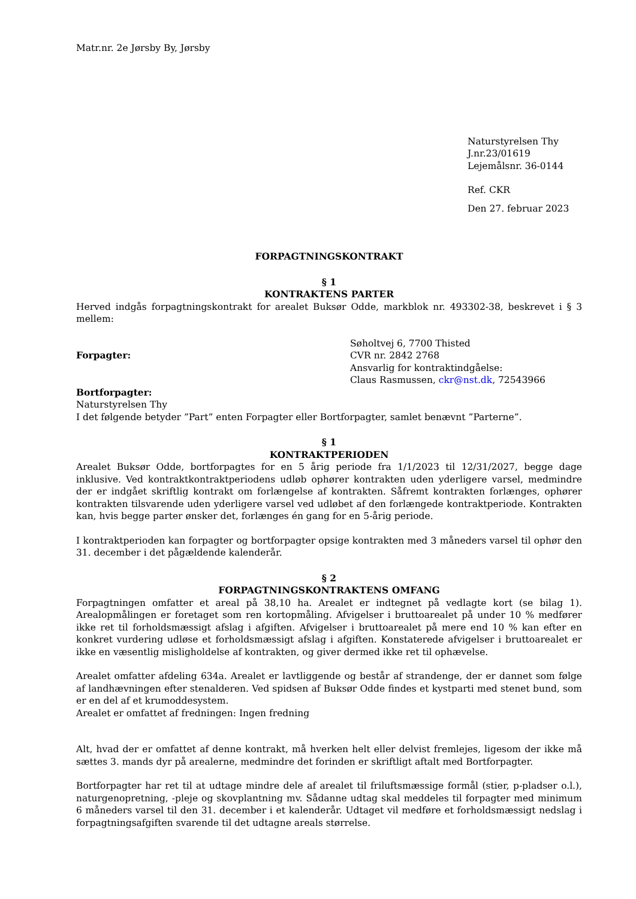Matr.nr. 2e Jørsby By, Jørsby
Naturstyrelsen Thy
J.nr.23/01619
Lejemålsnr. 36-0144
Ref. CKR
Den 27. februar 2023
FORPAGTNINGSKONTRAKT
§ 1
KONTRAKTENS PARTER
Herved indgås forpagtningskontrakt for arealet Buksør Odde, markblok nr. 493302-38, beskrevet i § 3 mellem:
Forpagter: Søholtvej 6, 7700 Thisted
CVR nr. 2842 2768
Ansvarlig for kontraktindgåelse:
Claus Rasmussen, ckr@nst.dk, 72543966
Bortforpagter:
Naturstyrelsen Thy
I det følgende betyder ”Part” enten Forpagter eller Bortforpagter, samlet benævnt ”Parterne”.
§ 1
KONTRAKTPERIODEN
Arealet Buksør Odde, bortforpagtes for en 5 årig periode fra 1/1/2023 til 12/31/2027, begge dage inklusive. Ved kontraktkontraktperiodens udløb ophører kontrakten uden yderligere varsel, medmindre der er indgået skriftlig kontrakt om forlængelse af kontrakten. Såfremt kontrakten forlænges, ophører kontrakten tilsvarende uden yderligere varsel ved udløbet af den forlængede kontraktperiode. Kontrakten kan, hvis begge parter ønsker det, forlænges én gang for en 5-årig periode.
I kontraktperioden kan forpagter og bortforpagter opsige kontrakten med 3 måneders varsel til ophør den 31. december i det pågældende kalenderår.
§ 2
FORPAGTNINGSKONTRAKTENS OMFANG
Forpagtningen omfatter et areal på 38,10 ha. Arealet er indtegnet på vedlagte kort (se bilag 1). Arealopmålingen er foretaget som ren kortopmåling. Afvigelser i bruttoarealet på under 10 % medfører ikke ret til forholdsmæssigt afslag i afgiften. Afvigelser i bruttoarealet på mere end 10 % kan efter en konkret vurdering udløse et forholdsmæssigt afslag i afgiften. Konstaterede afvigelser i bruttoarealet er ikke en væsentlig misligholdelse af kontrakten, og giver dermed ikke ret til ophævelse.
Arealet omfatter afdeling 634a. Arealet er lavtliggende og består af strandenge, der er dannet som følge af landhævningen efter stenalderen. Ved spidsen af Buksør Odde findes et kystparti med stenet bund, som er en del af et krumoddesystem.
Arealet er omfattet af fredningen: Ingen fredning
Alt, hvad der er omfattet af denne kontrakt, må hverken helt eller delvist fremlejes, ligesom der ikke må sættes 3. mands dyr på arealerne, medmindre det forinden er skriftligt aftalt med Bortforpagter.
Bortforpagter har ret til at udtage mindre dele af arealet til friluftsmæssige formål (stier, p-pladser o.l.), naturgenopretning, -pleje og skovplantning mv. Sådanne udtag skal meddeles til forpagter med minimum 6 måneders varsel til den 31. december i et kalenderår. Udtaget vil medføre et forholdsmæssigt nedslag i forpagtningsafgiften svarende til det udtagne areals størrelse.